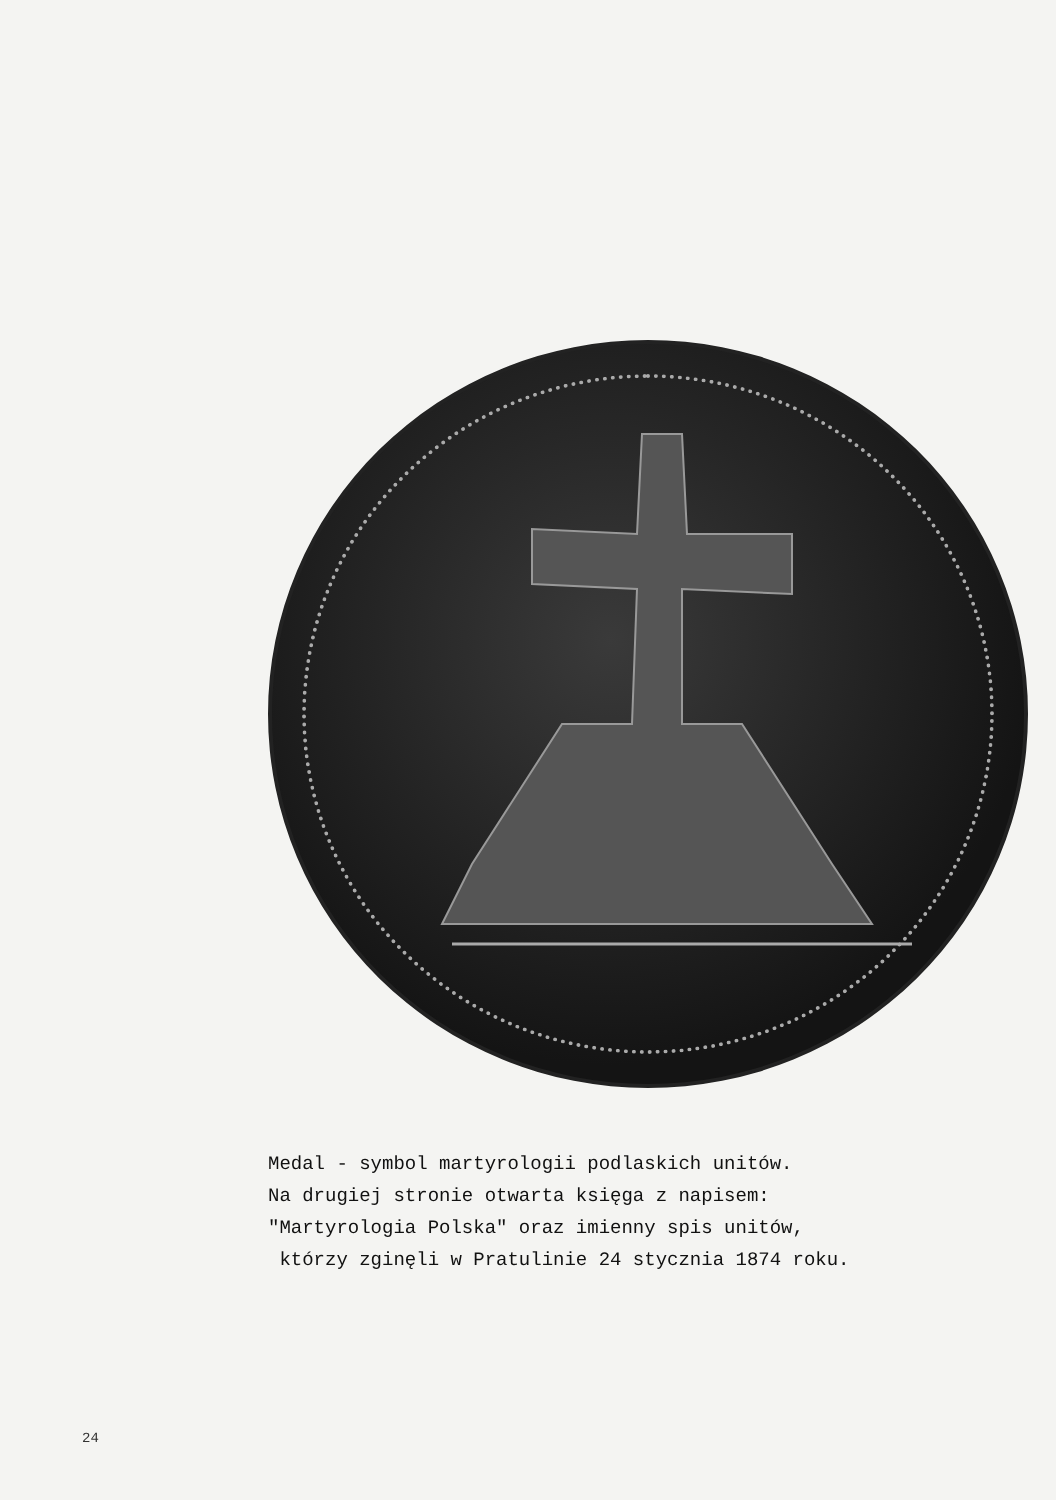Medal - symbol martyrologii podlaskich unitów.
Na drugiej stronie otwarta księga z napisem:
"Martyrologia Polska" oraz imienny spis unitów,
którzy zginęli w Pratulinie 24 stycznia 1874 roku.
24